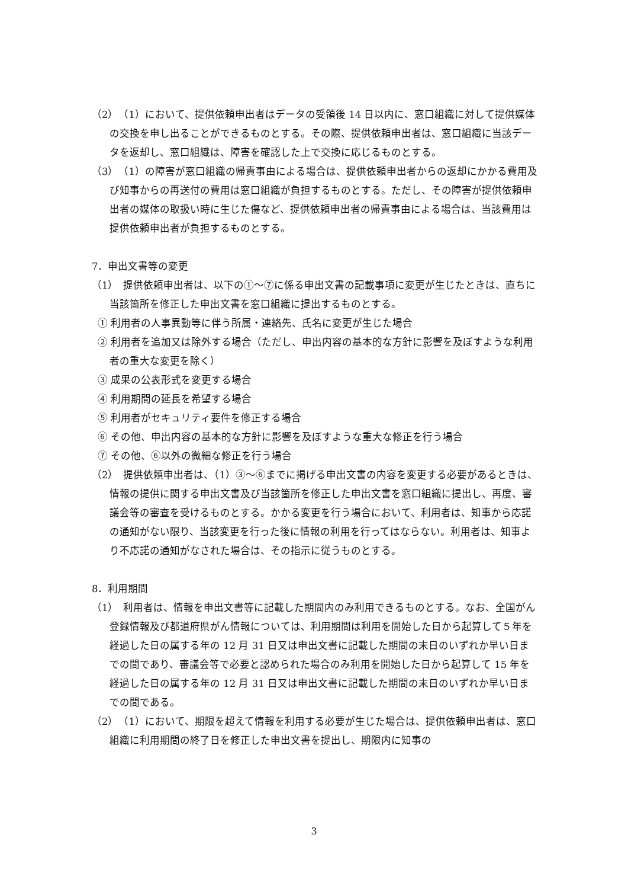（2）　（1）において、提供依頼申出者はデータの受領後 14 日以内に、窓口組織に対して提供媒体の交換を申し出ることができるものとする。その際、提供依頼申出者は、窓口組織に当該データを返却し、窓口組織は、障害を確認した上で交換に応じるものとする。
（3）　（1）の障害が窓口組織の帰責事由による場合は、提供依頼申出者からの返却にかかる費用及び知事からの再送付の費用は窓口組織が負担するものとする。ただし、その障害が提供依頼申出者の媒体の取扱い時に生じた傷など、提供依頼申出者の帰責事由による場合は、当該費用は提供依頼申出者が負担するものとする。
7．申出文書等の変更
（1）　提供依頼申出者は、以下の①～⑦に係る申出文書の記載事項に変更が生じたときは、直ちに当該箇所を修正した申出文書を窓口組織に提出するものとする。
① 利用者の人事異動等に伴う所属・連絡先、氏名に変更が生じた場合
② 利用者を追加又は除外する場合（ただし、申出内容の基本的な方針に影響を及ぼすような利用者の重大な変更を除く）
③ 成果の公表形式を変更する場合
④ 利用期間の延長を希望する場合
⑤ 利用者がセキュリティ要件を修正する場合
⑥ その他、申出内容の基本的な方針に影響を及ぼすような重大な修正を行う場合
⑦ その他、⑥以外の微細な修正を行う場合
（2）　提供依頼申出者は、（1）③～⑥までに掲げる申出文書の内容を変更する必要があるときは、情報の提供に関する申出文書及び当該箇所を修正した申出文書を窓口組織に提出し、再度、審議会等の審査を受けるものとする。かかる変更を行う場合において、利用者は、知事から応諾の通知がない限り、当該変更を行った後に情報の利用を行ってはならない。利用者は、知事より不応諾の通知がなされた場合は、その指示に従うものとする。
8．利用期間
（1）　利用者は、情報を申出文書等に記載した期間内のみ利用できるものとする。なお、全国がん登録情報及び都道府県がん情報については、利用期間は利用を開始した日から起算して５年を経過した日の属する年の 12 月 31 日又は申出文書に記載した期間の末日のいずれか早い日までの間であり、審議会等で必要と認められた場合のみ利用を開始した日から起算して 15 年を経過した日の属する年の 12 月 31 日又は申出文書に記載した期間の末日のいずれか早い日までの間である。
（2）　（1）において、期限を超えて情報を利用する必要が生じた場合は、提供依頼申出者は、窓口組織に利用期間の終了日を修正した申出文書を提出し、期限内に知事の
3